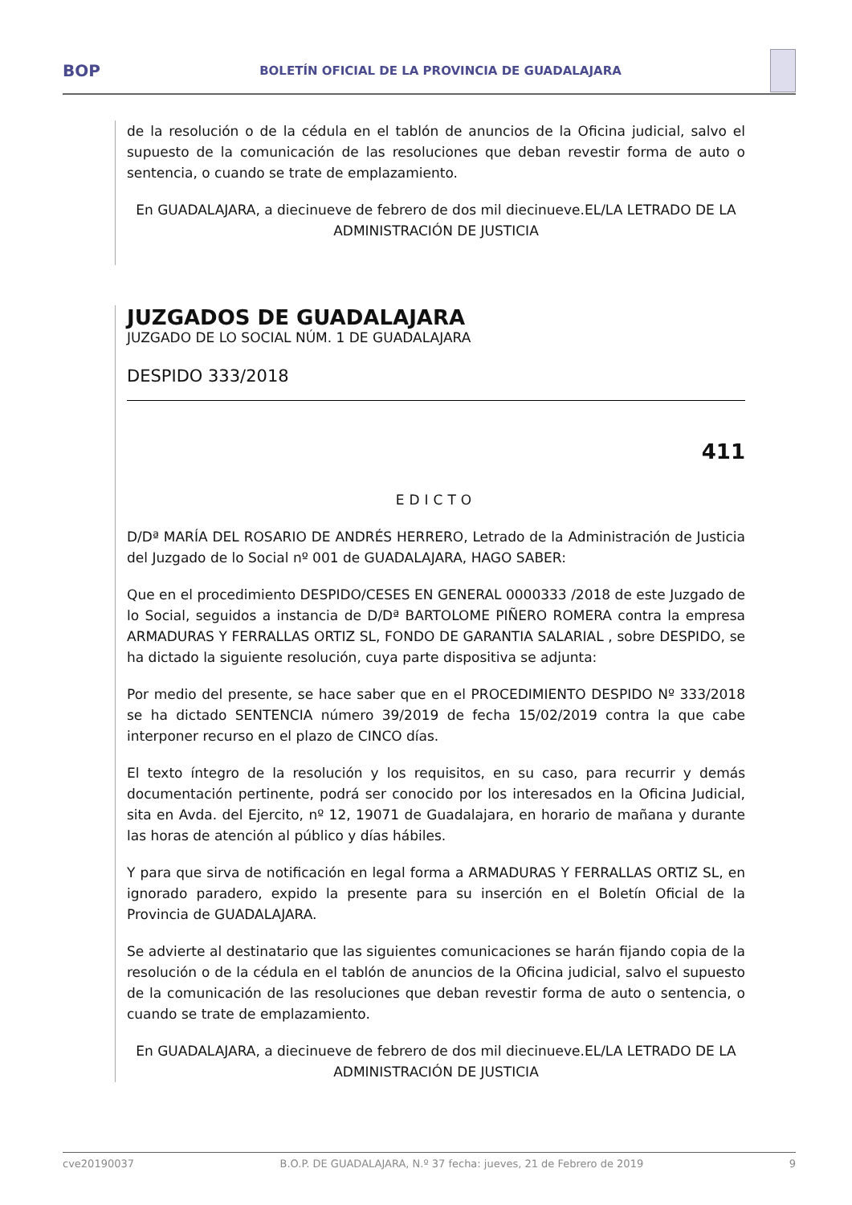BOP BOLETÍN OFICIAL DE LA PROVINCIA DE GUADALAJARA
de la resolución o de la cédula en el tablón de anuncios de la Oficina judicial, salvo el supuesto de la comunicación de las resoluciones que deban revestir forma de auto o sentencia, o cuando se trate de emplazamiento.
En GUADALAJARA, a diecinueve de febrero de dos mil diecinueve.EL/LA LETRADO DE LA ADMINISTRACIÓN DE JUSTICIA
JUZGADOS DE GUADALAJARA
JUZGADO DE LO SOCIAL NÚM. 1 DE GUADALAJARA
DESPIDO 333/2018
411
EDICTO
D/Dª MARÍA DEL ROSARIO DE ANDRÉS HERRERO, Letrado de la Administración de Justicia del Juzgado de lo Social nº 001 de GUADALAJARA, HAGO SABER:
Que en el procedimiento DESPIDO/CESES EN GENERAL 0000333 /2018 de este Juzgado de lo Social, seguidos a instancia de D/Dª BARTOLOME PIÑERO ROMERA contra la empresa ARMADURAS Y FERRALLAS ORTIZ SL, FONDO DE GARANTIA SALARIAL , sobre DESPIDO, se ha dictado la siguiente resolución, cuya parte dispositiva se adjunta:
Por medio del presente, se hace saber que en el PROCEDIMIENTO DESPIDO Nº 333/2018 se ha dictado SENTENCIA número 39/2019 de fecha 15/02/2019 contra la que cabe interponer recurso en el plazo de CINCO días.
El texto íntegro de la resolución y los requisitos, en su caso, para recurrir y demás documentación pertinente, podrá ser conocido por los interesados en la Oficina Judicial, sita en Avda. del Ejercito, nº 12, 19071 de Guadalajara, en horario de mañana y durante las horas de atención al público y días hábiles.
Y para que sirva de notificación en legal forma a ARMADURAS Y FERRALLAS ORTIZ SL, en ignorado paradero, expido la presente para su inserción en el Boletín Oficial de la Provincia de GUADALAJARA.
Se advierte al destinatario que las siguientes comunicaciones se harán fijando copia de la resolución o de la cédula en el tablón de anuncios de la Oficina judicial, salvo el supuesto de la comunicación de las resoluciones que deban revestir forma de auto o sentencia, o cuando se trate de emplazamiento.
En GUADALAJARA, a diecinueve de febrero de dos mil diecinueve.EL/LA LETRADO DE LA ADMINISTRACIÓN DE JUSTICIA
cve20190037 B.O.P. DE GUADALAJARA, N.º 37 fecha: jueves, 21 de Febrero de 2019 9